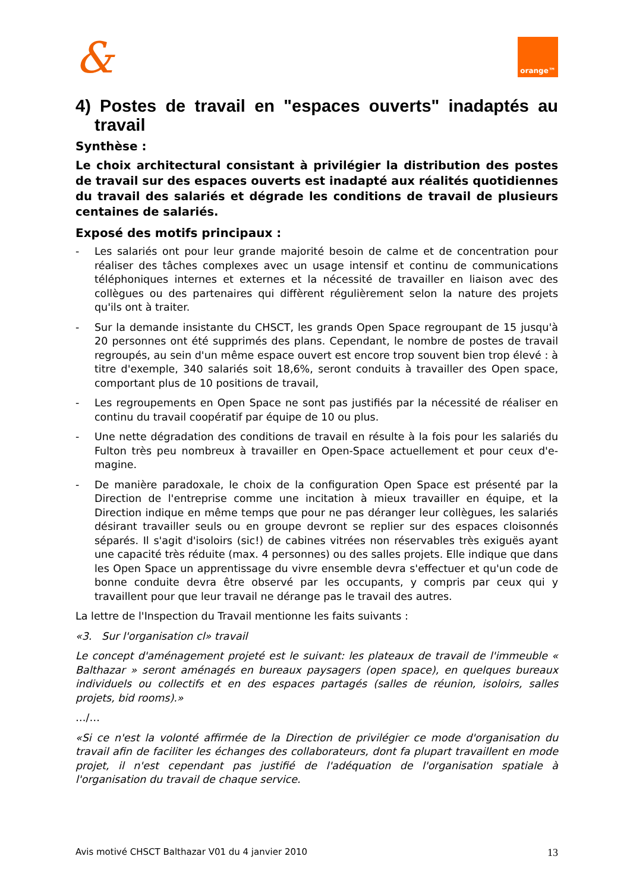&
orange™
4) Postes de travail en "espaces ouverts" inadaptés au travail
Synthèse :
Le choix architectural consistant à privilégier la distribution des postes de travail sur des espaces ouverts est inadapté aux réalités quotidiennes du travail des salariés et dégrade les conditions de travail de plusieurs centaines de salariés.
Exposé des motifs principaux :
- Les salariés ont pour leur grande majorité besoin de calme et de concentration pour réaliser des tâches complexes avec un usage intensif et continu de communications téléphoniques internes et externes et la nécessité de travailler en liaison avec des collègues ou des partenaires qui diffèrent régulièrement selon la nature des projets qu'ils ont à traiter.
- Sur la demande insistante du CHSCT, les grands Open Space regroupant de 15 jusqu'à 20 personnes ont été supprimés des plans. Cependant, le nombre de postes de travail regroupés, au sein d'un même espace ouvert est encore trop souvent bien trop élevé : à titre d'exemple, 340 salariés soit 18,6%, seront conduits à travailler des Open space, comportant plus de 10 positions de travail,
- Les regroupements en Open Space ne sont pas justifiés par la nécessité de réaliser en continu du travail coopératif par équipe de 10 ou plus.
- Une nette dégradation des conditions de travail en résulte à la fois pour les salariés du Fulton très peu nombreux à travailler en Open-Space actuellement et pour ceux d'e-magine.
- De manière paradoxale, le choix de la configuration Open Space est présenté par la Direction de l'entreprise comme une incitation à mieux travailler en équipe, et la Direction indique en même temps que pour ne pas déranger leur collègues, les salariés désirant travailler seuls ou en groupe devront se replier sur des espaces cloisonnés séparés. Il s'agit d'isoloirs (sic!) de cabines vitrées non réservables très exiguës ayant une capacité très réduite (max. 4 personnes) ou des salles projets. Elle indique que dans les Open Space un apprentissage du vivre ensemble devra s'effectuer et qu'un code de bonne conduite devra être observé par les occupants, y compris par ceux qui y travaillent pour que leur travail ne dérange pas le travail des autres.
La lettre de l'Inspection du Travail mentionne les faits suivants :
«3. Sur l'organisation cl» travail
Le concept d'aménagement projeté est le suivant: les plateaux de travail de l'immeuble « Balthazar » seront aménagés en bureaux paysagers (open space), en quelques bureaux individuels ou collectifs et en des espaces partagés (salles de réunion, isoloirs, salles projets, bid rooms).»
…/…
«Si ce n'est la volonté affirmée de la Direction de privilégier ce mode d'organisation du travail afin de faciliter les échanges des collaborateurs, dont fa plupart travaillent en mode projet, il n'est cependant pas justifié de l'adéquation de l'organisation spatiale à l'organisation du travail de chaque service.
Avis motivé CHSCT Balthazar V01 du 4 janvier 2010 13